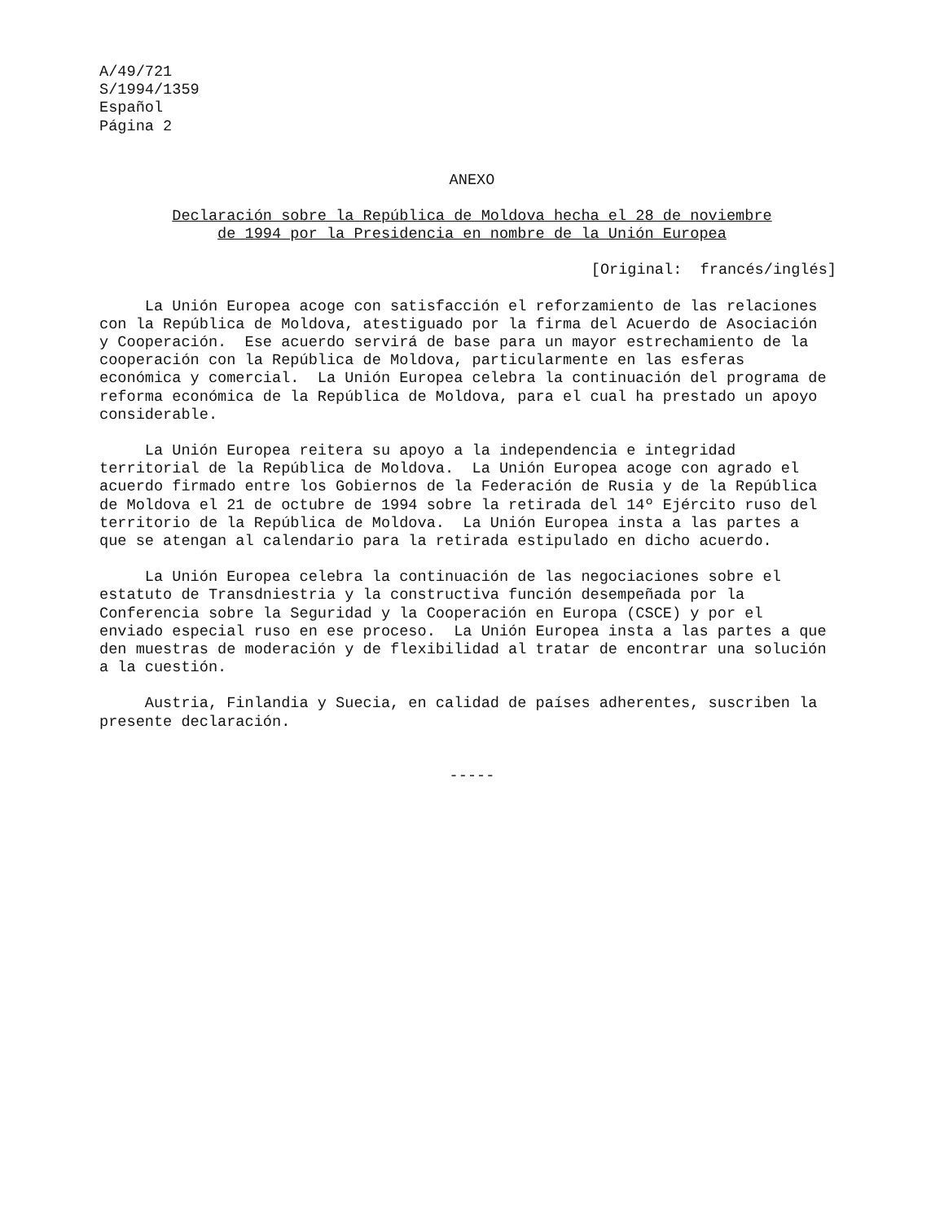A/49/721 S/1994/1359 Español Página 2
ANEXO
Declaración sobre la República de Moldova hecha el 28 de noviembre de 1994 por la Presidencia en nombre de la Unión Europea
[Original: francés/inglés]
La Unión Europea acoge con satisfacción el reforzamiento de las relaciones con la República de Moldova, atestiguado por la firma del Acuerdo de Asociación y Cooperación. Ese acuerdo servirá de base para un mayor estrechamiento de la cooperación con la República de Moldova, particularmente en las esferas económica y comercial. La Unión Europea celebra la continuación del programa de reforma económica de la República de Moldova, para el cual ha prestado un apoyo considerable.
La Unión Europea reitera su apoyo a la independencia e integridad territorial de la República de Moldova. La Unión Europea acoge con agrado el acuerdo firmado entre los Gobiernos de la Federación de Rusia y de la República de Moldova el 21 de octubre de 1994 sobre la retirada del 14º Ejército ruso del territorio de la República de Moldova. La Unión Europea insta a las partes a que se atengan al calendario para la retirada estipulado en dicho acuerdo.
La Unión Europea celebra la continuación de las negociaciones sobre el estatuto de Transdniestria y la constructiva función desempeñada por la Conferencia sobre la Seguridad y la Cooperación en Europa (CSCE) y por el enviado especial ruso en ese proceso. La Unión Europea insta a las partes a que den muestras de moderación y de flexibilidad al tratar de encontrar una solución a la cuestión.
Austria, Finlandia y Suecia, en calidad de países adherentes, suscriben la presente declaración.
-----